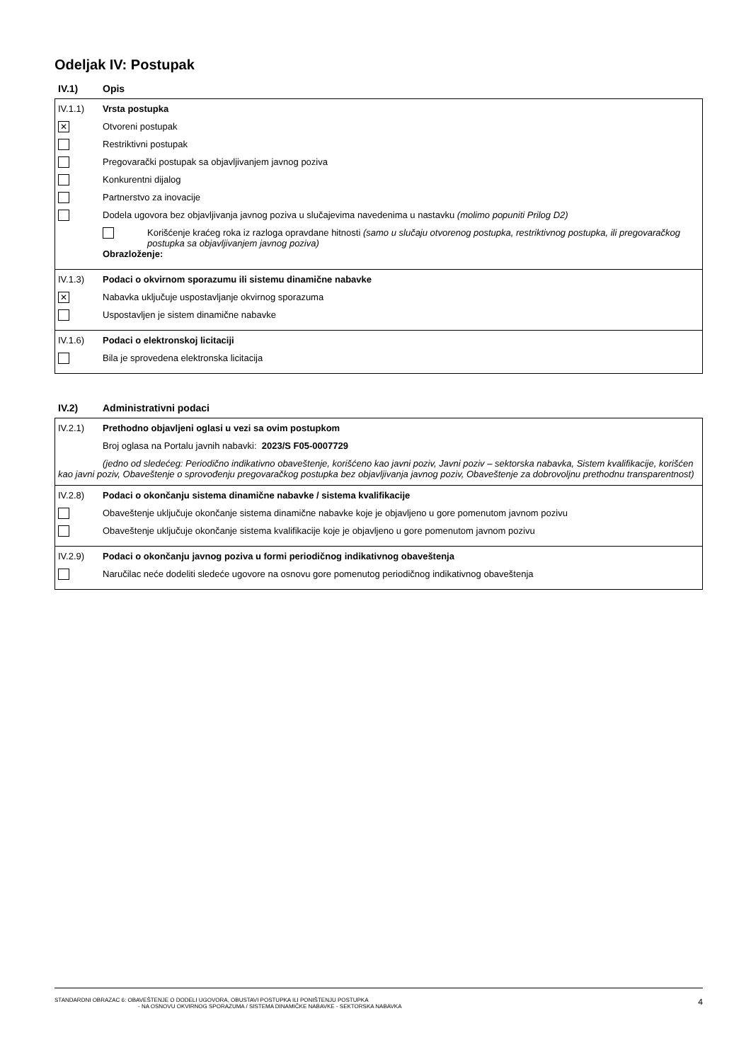Odeljak IV: Postupak
IV.1) Opis
IV.1.1) Vrsta postupka
✕
Otvoreni postupak
Restriktivni postupak
Pregovarački postupak sa objavljivanjem javnog poziva
Konkurentni dijalog
Partnerstvo za inovacije
Dodela ugovora bez objavljivanja javnog poziva u slučajevima navedenima u nastavku (molimo popuniti Prilog D2)
Korišćenje kraćeg roka iz razloga opravdane hitnosti (samo u slučaju otvorenog postupka, restriktivnog postupka, ili pregovaračkog postupka sa objavljivanjem javnog poziva)
Obrazloženje:
IV.1.3) Podaci o okvirnom sporazumu ili sistemu dinamične nabavke
✕
Nabavka uključuje uspostavljanje okvirnog sporazuma
Uspostavljen je sistem dinamične nabavke
IV.1.6) Podaci o elektronskoj licitaciji
Bila je sprovedena elektronska licitacija
IV.2) Administrativni podaci
IV.2.1) Prethodno objavljeni oglasi u vezi sa ovim postupkom
Broj oglasa na Portalu javnih nabavki: 2023/S F05-0007729
(jedno od sledećeg: Periodično indikativno obaveštenje, korišćeno kao javni poziv, Javni poziv – sektorska nabavka, Sistem kvalifikacije, korišćen kao javni poziv, Obaveštenje o sprovođenju pregovaračkog postupka bez objavljivanja javnog poziv, Obaveštenje za dobrovoljnu prethodnu transparentnost)
IV.2.8) Podaci o okončanju sistema dinamične nabavke / sistema kvalifikacije
Obaveštenje uključuje okončanje sistema dinamične nabavke koje je objavljeno u gore pomenutom javnom pozivu
Obaveštenje uključuje okončanje sistema kvalifikacije koje je objavljeno u gore pomenutom javnom pozivu
IV.2.9) Podaci o okončanju javnog poziva u formi periodičnog indikativnog obaveštenja
Naručilac neće dodeliti sledeće ugovore na osnovu gore pomenutog periodičnog indikativnog obaveštenja
STANDARDNI OBRAZAC 6: OBAVEŠTENJE O DODELI UGOVORA, OBUSTAVI POSTUPKA ILI PONIŠTENJU POSTUPKA
- NA OSNOVU OKVIRNOG SPORAZUMA / SISTEMA DINAMIČKE NABAVKE - SEKTORSKA NABAVKA
4